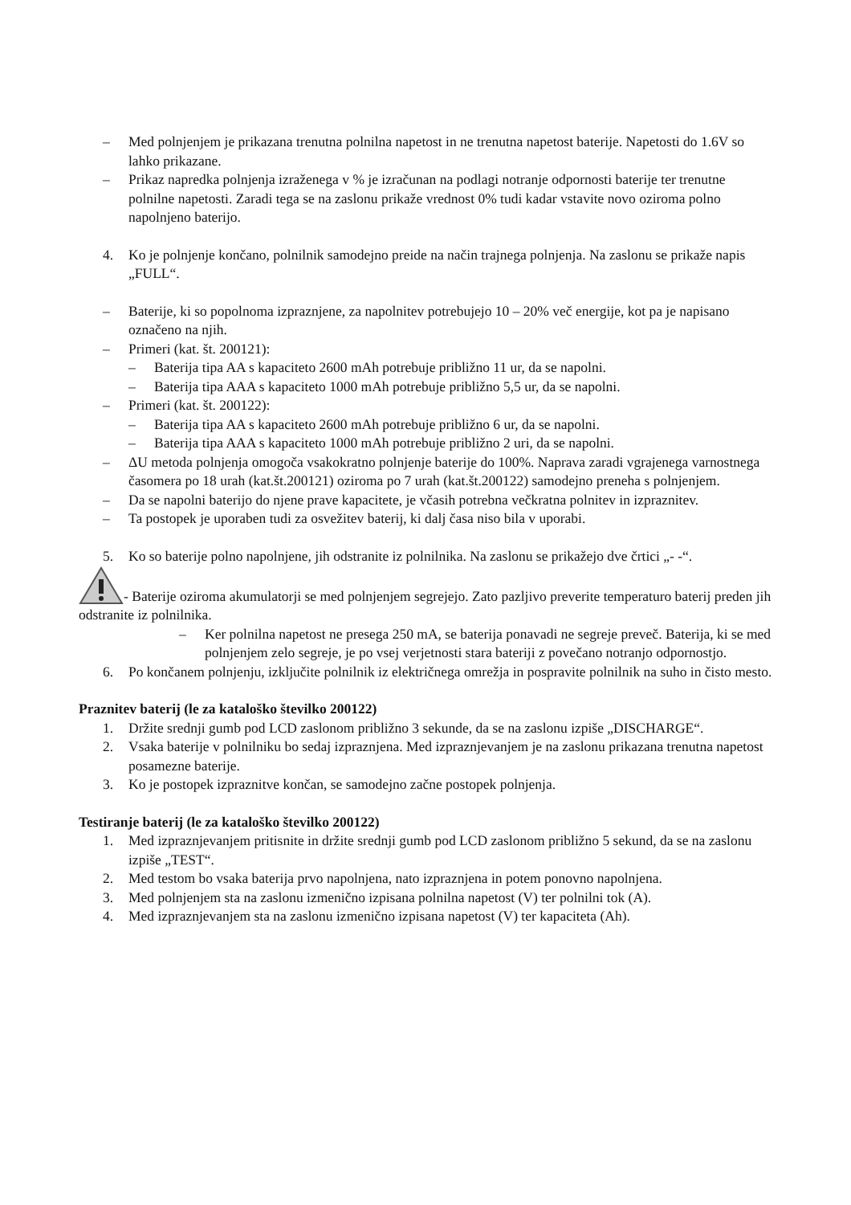– Med polnjenjem je prikazana trenutna polnilna napetost in ne trenutna napetost baterije. Napetosti do 1.6V so lahko prikazane.
– Prikaz napredka polnjenja izraženega v % je izračunan na podlagi notranje odpornosti baterije ter trenutne polnilne napetosti. Zaradi tega se na zaslonu prikaže vrednost 0% tudi kadar vstavite novo oziroma polno napolnjeno baterijo.
4. Ko je polnjenje končano, polnilnik samodejno preide na način trajnega polnjenja. Na zaslonu se prikaže napis „FULL“.
– Baterije, ki so popolnoma izpraznjene, za napolnitev potrebujejo 10 – 20% več energije, kot pa je napisano označeno na njih.
– Primeri (kat. št. 200121):
– Baterija tipa AA s kapaciteto 2600 mAh potrebuje približno 11 ur, da se napolni.
– Baterija tipa AAA s kapaciteto 1000 mAh potrebuje približno 5,5 ur, da se napolni.
– Primeri (kat. št. 200122):
– Baterija tipa AA s kapaciteto 2600 mAh potrebuje približno 6 ur, da se napolni.
– Baterija tipa AAA s kapaciteto 1000 mAh potrebuje približno 2 uri, da se napolni.
– ΔU metoda polnjenja omogoča vsakokratno polnjenje baterije do 100%. Naprava zaradi vgrajenega varnostnega časomera po 18 urah (kat.št.200121) oziroma po 7 urah (kat.št.200122) samodejno preneha s polnjenjem.
– Da se napolni baterijo do njene prave kapacitete, je včasih potrebna večkratna polnitev in izpraznitev.
– Ta postopek je uporaben tudi za osvežitev baterij, ki dalj časa niso bila v uporabi.
5. Ko so baterije polno napolnjene, jih odstranite iz polnilnika. Na zaslonu se prikažejo dve črtici „- -“.
- Baterije oziroma akumulatorji se med polnjenjem segrejejo. Zato pazljivo preverite temperaturo baterij preden jih odstranite iz polnilnika.
– Ker polnilna napetost ne presega 250 mA, se baterija ponavadi ne segreje preveč. Baterija, ki se med polnjenjem zelo segreje, je po vsej verjetnosti stara bateriji z povečano notranjo odpornostjo.
6. Po končanem polnjenju, izključite polnilnik iz električnega omrežja in pospravite polnilnik na suho in čisto mesto.
Praznitev baterij (le za kataloško številko 200122)
1. Držite srednji gumb pod LCD zaslonom približno 3 sekunde, da se na zaslonu izpiše „DISCHARGE“.
2. Vsaka baterije v polnilniku bo sedaj izpraznjena. Med izpraznjevanjem je na zaslonu prikazana trenutna napetost posamezne baterije.
3. Ko je postopek izpraznitve končan, se samodejno začne postopek polnjenja.
Testiranje baterij (le za kataloško številko 200122)
1. Med izpraznjevanjem pritisnite in držite srednji gumb pod LCD zaslonom približno 5 sekund, da se na zaslonu izpiše „TEST“.
2. Med testom bo vsaka baterija prvo napolnjena, nato izpraznjena in potem ponovno napolnjena.
3. Med polnjenjem sta na zaslonu izmenično izpisana polnilna napetost (V) ter polnilni tok (A).
4. Med izpraznjevanjem sta na zaslonu izmenično izpisana napetost (V) ter kapaciteta (Ah).